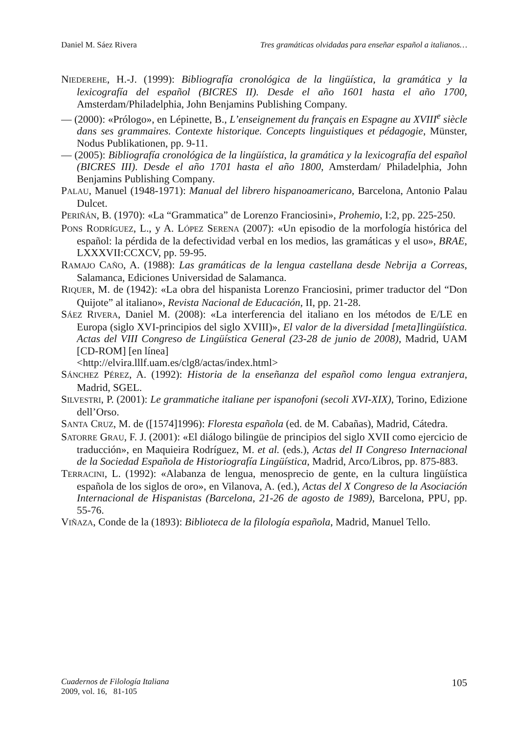Daniel M. Sáez Rivera Tres gramáticas olvidadas para enseñar español a italianos…
NIEDEREHE, H.-J. (1999): Bibliografía cronológica de la lingüística, la gramática y la lexicografía del español (BICRES II). Desde el año 1601 hasta el año 1700, Amsterdam/Philadelphia, John Benjamins Publishing Company.
— (2000): «Prólogo», en Lépinette, B., L’enseignement du français en Espagne au XVIII<sup>e</sup> siècle dans ses grammaires. Contexte historique. Concepts linguistiques et pédagogie, Münster, Nodus Publikationen, pp. 9-11.
— (2005): Bibliografía cronológica de la lingüística, la gramática y la lexicografía del español (BICRES III). Desde el año 1701 hasta el año 1800, Amsterdam/ Philadelphia, John Benjamins Publishing Company.
PALAU, Manuel (1948-1971): Manual del librero hispanoamericano, Barcelona, Antonio Palau Dulcet.
PERIÑÁN, B. (1970): «La “Grammatica” de Lorenzo Franciosini», Prohemio, I:2, pp. 225-250.
PONS RODRÍGUEZ, L., y A. LÓPEZ SERENA (2007): «Un episodio de la morfología histórica del español: la pérdida de la defectividad verbal en los medios, las gramáticas y el uso», BRAE, LXXXVII:CCXCV, pp. 59-95.
RAMAJO CAÑO, A. (1988): Las gramáticas de la lengua castellana desde Nebrija a Correas, Salamanca, Ediciones Universidad de Salamanca.
RIQUER, M. de (1942): «La obra del hispanista Lorenzo Franciosini, primer traductor del “Don Quijote” al italiano», Revista Nacional de Educación, II, pp. 21-28.
SÁEZ RIVERA, Daniel M. (2008): «La interferencia del italiano en los métodos de E/LE en Europa (siglo XVI-principios del siglo XVIII)», El valor de la diversidad [meta]lingüística. Actas del VIII Congreso de Lingüística General (23-28 de junio de 2008), Madrid, UAM [CD-ROM] [en línea]
<http://elvira.lllf.uam.es/clg8/actas/index.html>
SÁNCHEZ PÉREZ, A. (1992): Historia de la enseñanza del español como lengua extranjera, Madrid, SGEL.
SILVESTRI, P. (2001): Le grammatiche italiane per ispanofoni (secoli XVI-XIX), Torino, Edizione dell’Orso.
SANTA CRUZ, M. de ([1574]1996): Floresta española (ed. de M. Cabañas), Madrid, Cátedra.
SATORRE GRAU, F. J. (2001): «El diálogo bilingüe de principios del siglo XVII como ejercicio de traducción», en Maquieira Rodríguez, M. et al. (eds.), Actas del II Congreso Internacional de la Sociedad Española de Historiografía Lingüística, Madrid, Arco/Libros, pp. 875-883.
TERRACINI, L. (1992): «Alabanza de lengua, menosprecio de gente, en la cultura lingüística española de los siglos de oro», en Vilanova, A. (ed.), Actas del X Congreso de la Asociación Internacional de Hispanistas (Barcelona, 21-26 de agosto de 1989), Barcelona, PPU, pp. 55-76.
VIÑAZA, Conde de la (1893): Biblioteca de la filología española, Madrid, Manuel Tello.
Cuadernos de Filología Italiana
2009, vol. 16, 81-105
105